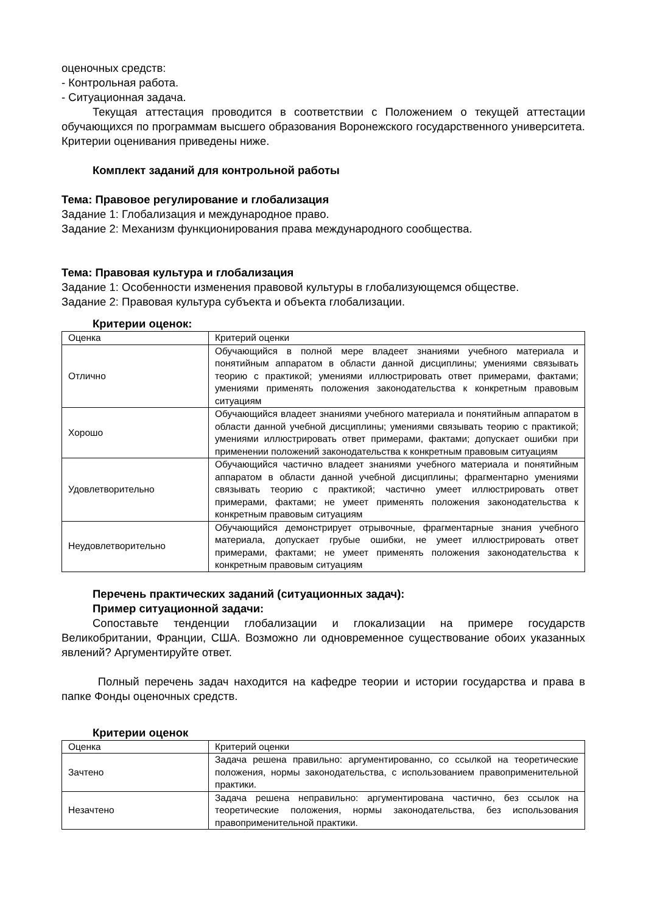оценочных средств:
- Контрольная работа.
- Ситуационная задача.
Текущая аттестация проводится в соответствии с Положением о текущей аттестации обучающихся по программам высшего образования Воронежского государственного университета. Критерии оценивания приведены ниже.
Комплект заданий для контрольной работы
Тема: Правовое регулирование и глобализация
Задание 1: Глобализация и международное право.
Задание 2: Механизм функционирования права международного сообщества.
Тема: Правовая культура и глобализация
Задание 1: Особенности изменения правовой культуры в глобализующемся обществе.
Задание 2: Правовая культура субъекта и объекта глобализации.
Критерии оценок:
| Оценка | Критерий оценки |
| Отлично | Обучающийся в полной мере владеет знаниями учебного материала и понятийным аппаратом в области данной дисциплины; умениями связывать теорию с практикой; умениями иллюстрировать ответ примерами, фактами; умениями применять положения законодательства к конкретным правовым ситуациям |
| Хорошо | Обучающийся владеет знаниями учебного материала и понятийным аппаратом в области данной учебной дисциплины; умениями связывать теорию с практикой; умениями иллюстрировать ответ примерами, фактами; допускает ошибки при применении положений законодательства к конкретным правовым ситуациям |
| Удовлетворительно | Обучающийся частично владеет знаниями учебного материала и понятийным аппаратом в области данной учебной дисциплины; фрагментарно умениями связывать теорию с практикой; частично умеет иллюстрировать ответ примерами, фактами; не умеет применять положения законодательства к конкретным правовым ситуациям |
| Неудовлетворительно | Обучающийся демонстрирует отрывочные, фрагментарные знания учебного материала, допускает грубые ошибки, не умеет иллюстрировать ответ примерами, фактами; не умеет применять положения законодательства к конкретным правовым ситуациям |
Перечень практических заданий (ситуационных задач):
Пример ситуационной задачи:
Сопоставьте тенденции глобализации и глокализации на примере государств Великобритании, Франции, США. Возможно ли одновременное существование обоих указанных явлений? Аргументируйте ответ.
Полный перечень задач находится на кафедре теории и истории государства и права в папке Фонды оценочных средств.
Критерии оценок
| Оценка | Критерий оценки |
| Зачтено | Задача решена правильно: аргументированно, со ссылкой на теоретические положения, нормы законодательства, с использованием правоприменительной практики. |
| Незачтено | Задача решена неправильно: аргументирована частично, без ссылок на теоретические положения, нормы законодательства, без использования правоприменительной практики. |